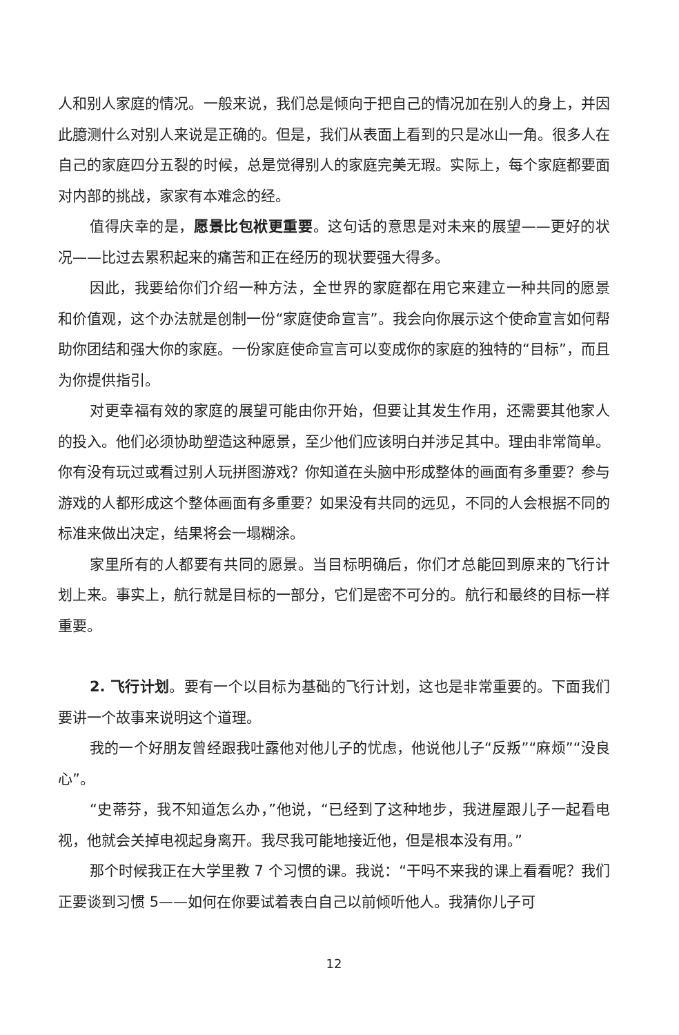人和别人家庭的情况。一般来说，我们总是倾向于把自己的情况加在别人的身上，并因此臆测什么对别人来说是正确的。但是，我们从表面上看到的只是冰山一角。很多人在自己的家庭四分五裂的时候，总是觉得别人的家庭完美无瑕。实际上，每个家庭都要面对内部的挑战，家家有本难念的经。
值得庆幸的是，愿景比包袱更重要。这句话的意思是对未来的展望——更好的状况——比过去累积起来的痛苦和正在经历的现状要强大得多。
因此，我要给你们介绍一种方法，全世界的家庭都在用它来建立一种共同的愿景和价值观，这个办法就是创制一份“家庭使命宣言”。我会向你展示这个使命宣言如何帮助你团结和强大你的家庭。一份家庭使命宣言可以变成你的家庭的独特的“目标”，而且为你提供指引。
对更幸福有效的家庭的展望可能由你开始，但要让其发生作用，还需要其他家人的投入。他们必须协助塑造这种愿景，至少他们应该明白并涉足其中。理由非常简单。你有没有玩过或看过别人玩拼图游戏？你知道在头脑中形成整体的画面有多重要？参与游戏的人都形成这个整体画面有多重要？如果没有共同的远见，不同的人会根据不同的标准来做出决定，结果将会一塌糊涂。
家里所有的人都要有共同的愿景。当目标明确后，你们才总能回到原来的飞行计划上来。事实上，航行就是目标的一部分，它们是密不可分的。航行和最终的目标一样重要。
2. 飞行计划。要有一个以目标为基础的飞行计划，这也是非常重要的。下面我们要讲一个故事来说明这个道理。
我的一个好朋友曾经跟我吐露他对他儿子的忧虑，他说他儿子“反叛”“麻烦”“没良心”。
“史蒂芬，我不知道怎么办，”他说，“已经到了这种地步，我进屋跟儿子一起看电视，他就会关掉电视起身离开。我尽我可能地接近他，但是根本没有用。”
那个时候我正在大学里教 7 个习惯的课。我说：“干吗不来我的课上看看呢？我们正要谈到习惯 5——如何在你要试着表白自己以前倾听他人。我猜你儿子可
12